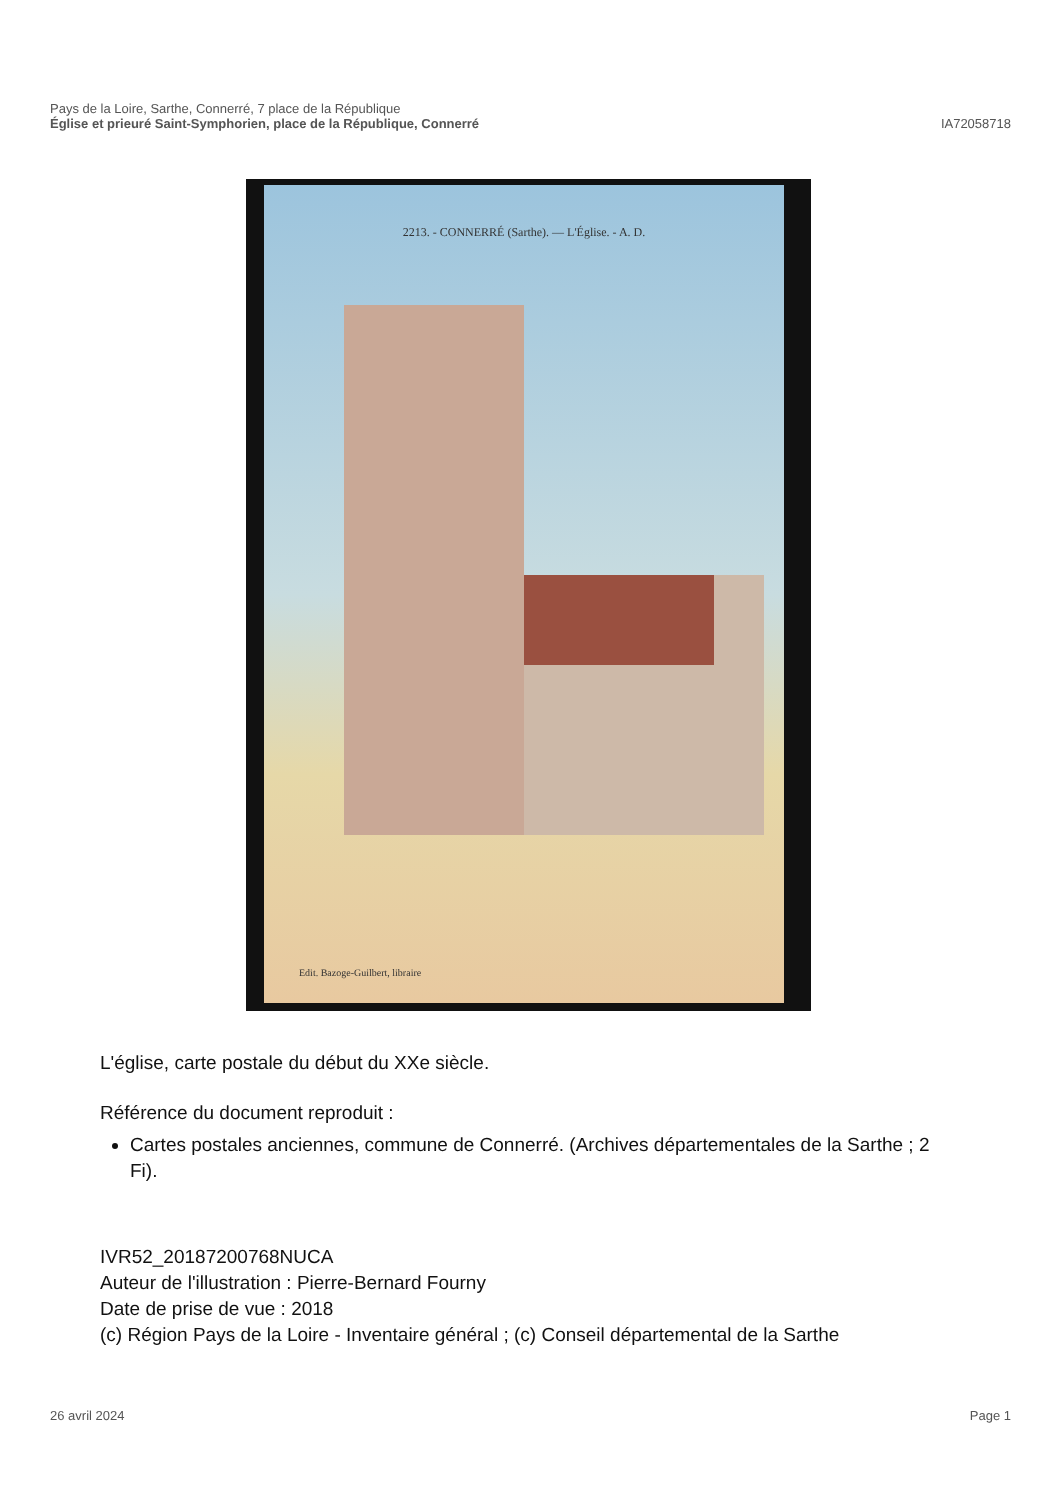Pays de la Loire, Sarthe, Connerré, 7 place de la République
Église et prieuré Saint-Symphorien, place de la République, Connerré IA72058718
2213. - CONNERRÉ (Sarthe). — L'Église. - A. D.
Edit. Bazoge-Guilbert, libraire
L'église, carte postale du début du XXe siècle.
Référence du document reproduit :
Cartes postales anciennes, commune de Connerré. (Archives départementales de la Sarthe ; 2 Fi).
IVR52_20187200768NUCA
Auteur de l'illustration : Pierre-Bernard Fourny
Date de prise de vue : 2018
(c) Région Pays de la Loire - Inventaire général ; (c) Conseil départemental de la Sarthe
26 avril 2024 Page 1